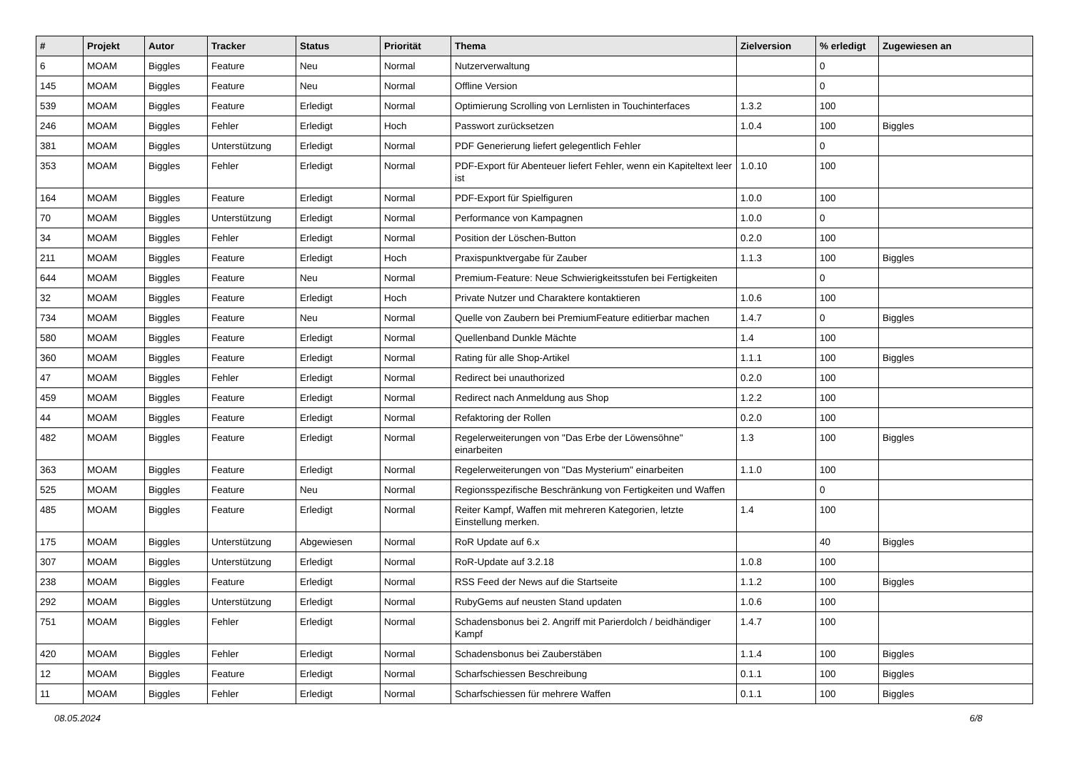| # | Projekt | Autor | Tracker | Status | Priorität | Thema | Zielversion | % erledigt | Zugewiesen an |
| --- | --- | --- | --- | --- | --- | --- | --- | --- | --- |
| 6 | MOAM | Biggles | Feature | Neu | Normal | Nutzerverwaltung | | 0 | |
| 145 | MOAM | Biggles | Feature | Neu | Normal | Offline Version | | 0 | |
| 539 | MOAM | Biggles | Feature | Erledigt | Normal | Optimierung Scrolling von Lernlisten in Touchinterfaces | 1.3.2 | 100 | |
| 246 | MOAM | Biggles | Fehler | Erledigt | Hoch | Passwort zurücksetzen | 1.0.4 | 100 | Biggles |
| 381 | MOAM | Biggles | Unterstützung | Erledigt | Normal | PDF Generierung liefert gelegentlich Fehler | | 0 | |
| 353 | MOAM | Biggles | Fehler | Erledigt | Normal | PDF-Export für Abenteuer liefert Fehler, wenn ein Kapiteltext leer ist | 1.0.10 | 100 | |
| 164 | MOAM | Biggles | Feature | Erledigt | Normal | PDF-Export für Spielfiguren | 1.0.0 | 100 | |
| 70 | MOAM | Biggles | Unterstützung | Erledigt | Normal | Performance von Kampagnen | 1.0.0 | 0 | |
| 34 | MOAM | Biggles | Fehler | Erledigt | Normal | Position der Löschen-Button | 0.2.0 | 100 | |
| 211 | MOAM | Biggles | Feature | Erledigt | Hoch | Praxispunktvergabe für Zauber | 1.1.3 | 100 | Biggles |
| 644 | MOAM | Biggles | Feature | Neu | Normal | Premium-Feature: Neue Schwierigkeitsstufen bei Fertigkeiten | | 0 | |
| 32 | MOAM | Biggles | Feature | Erledigt | Hoch | Private Nutzer und Charaktere kontaktieren | 1.0.6 | 100 | |
| 734 | MOAM | Biggles | Feature | Neu | Normal | Quelle von Zaubern bei PremiumFeature editierbar machen | 1.4.7 | 0 | Biggles |
| 580 | MOAM | Biggles | Feature | Erledigt | Normal | Quellenband Dunkle Mächte | 1.4 | 100 | |
| 360 | MOAM | Biggles | Feature | Erledigt | Normal | Rating für alle Shop-Artikel | 1.1.1 | 100 | Biggles |
| 47 | MOAM | Biggles | Fehler | Erledigt | Normal | Redirect bei unauthorized | 0.2.0 | 100 | |
| 459 | MOAM | Biggles | Feature | Erledigt | Normal | Redirect nach Anmeldung aus Shop | 1.2.2 | 100 | |
| 44 | MOAM | Biggles | Feature | Erledigt | Normal | Refaktoring der Rollen | 0.2.0 | 100 | |
| 482 | MOAM | Biggles | Feature | Erledigt | Normal | Regelerweiterungen von "Das Erbe der Löwensöhne" einarbeiten | 1.3 | 100 | Biggles |
| 363 | MOAM | Biggles | Feature | Erledigt | Normal | Regelerweiterungen von "Das Mysterium" einarbeiten | 1.1.0 | 100 | |
| 525 | MOAM | Biggles | Feature | Neu | Normal | Regionsspezifische Beschränkung von Fertigkeiten und Waffen | | 0 | |
| 485 | MOAM | Biggles | Feature | Erledigt | Normal | Reiter Kampf, Waffen mit mehreren Kategorien, letzte Einstellung merken. | 1.4 | 100 | |
| 175 | MOAM | Biggles | Unterstützung | Abgewiesen | Normal | RoR Update auf 6.x | | 40 | Biggles |
| 307 | MOAM | Biggles | Unterstützung | Erledigt | Normal | RoR-Update auf 3.2.18 | 1.0.8 | 100 | |
| 238 | MOAM | Biggles | Feature | Erledigt | Normal | RSS Feed der News auf die Startseite | 1.1.2 | 100 | Biggles |
| 292 | MOAM | Biggles | Unterstützung | Erledigt | Normal | RubyGems auf neusten Stand updaten | 1.0.6 | 100 | |
| 751 | MOAM | Biggles | Fehler | Erledigt | Normal | Schadensbonus bei 2. Angriff mit Parierdolch / beidhändiger Kampf | 1.4.7 | 100 | |
| 420 | MOAM | Biggles | Fehler | Erledigt | Normal | Schadensbonus bei Zauberstäben | 1.1.4 | 100 | Biggles |
| 12 | MOAM | Biggles | Feature | Erledigt | Normal | Scharfschiessen Beschreibung | 0.1.1 | 100 | Biggles |
| 11 | MOAM | Biggles | Fehler | Erledigt | Normal | Scharfschiessen für mehrere Waffen | 0.1.1 | 100 | Biggles |
08.05.2024 6/8